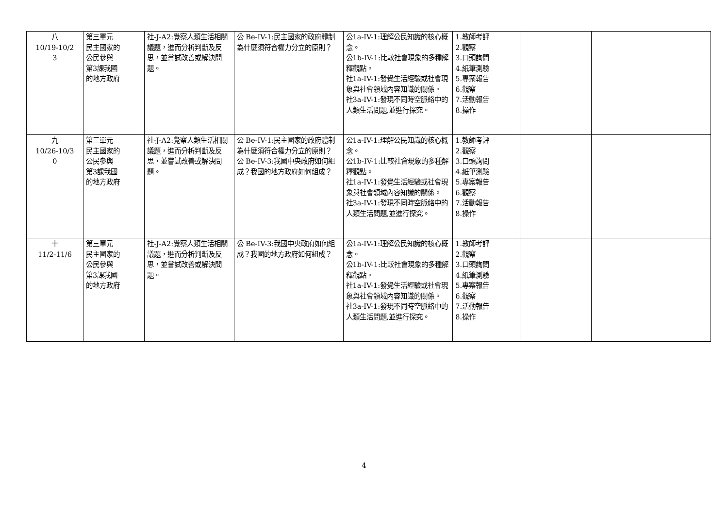| 八 10/19-10/2 3 | 第三單元 民主國家的 公民參與 第3課我國 的地方政府 | 社-J-A2:覺察人類生活相關議題，進而分析判斷及反思，並嘗試改善或解決問題。 | 公 Be-IV-1:民主國家的政府體制為什麼須符合權力分立的原則？ | 公1a-IV-1:理解公民知識的核心概念。 公1b-IV-1:比較社會現象的多種解釋觀點。 社1a-IV-1:發覺生活經驗或社會現象與社會領域內容知識的關係。 社3a-IV-1:發現不同時空脈絡中的人類生活問題,並進行探究。 | 1.教師考評 2.觀察 3.口頭詢問 4.紙筆測驗 5.專案報告 6.觀察 7.活動報告 8.操作 | | |
| 九 10/26-10/3 0 | 第三單元 民主國家的 公民參與 第3課我國 的地方政府 | 社-J-A2:覺察人類生活相關議題，進而分析判斷及反思，並嘗試改善或解決問題。 | 公 Be-IV-1:民主國家的政府體制為什麼須符合權力分立的原則？ 公 Be-IV-3:我國中央政府如何組成？我國的地方政府如何組成？ | 公1a-IV-1:理解公民知識的核心概念。 公1b-IV-1:比較社會現象的多種解釋觀點。 社1a-IV-1:發覺生活經驗或社會現象與社會領域內容知識的關係。 社3a-IV-1:發現不同時空脈絡中的人類生活問題,並進行探究。 | 1.教師考評 2.觀察 3.口頭詢問 4.紙筆測驗 5.專案報告 6.觀察 7.活動報告 8.操作 | | |
| 十 11/2-11/6 | 第三單元 民主國家的 公民參與 第3課我國 的地方政府 | 社-J-A2:覺察人類生活相關議題，進而分析判斷及反思，並嘗試改善或解決問題。 | 公 Be-IV-3:我國中央政府如何組成？我國的地方政府如何組成？ | 公1a-IV-1:理解公民知識的核心概念。 公1b-IV-1:比較社會現象的多種解釋觀點。 社1a-IV-1:發覺生活經驗或社會現象與社會領域內容知識的關係。 社3a-IV-1:發現不同時空脈絡中的人類生活問題,並進行探究。 | 1.教師考評 2.觀察 3.口頭詢問 4.紙筆測驗 5.專案報告 6.觀察 7.活動報告 8.操作 | | |
4